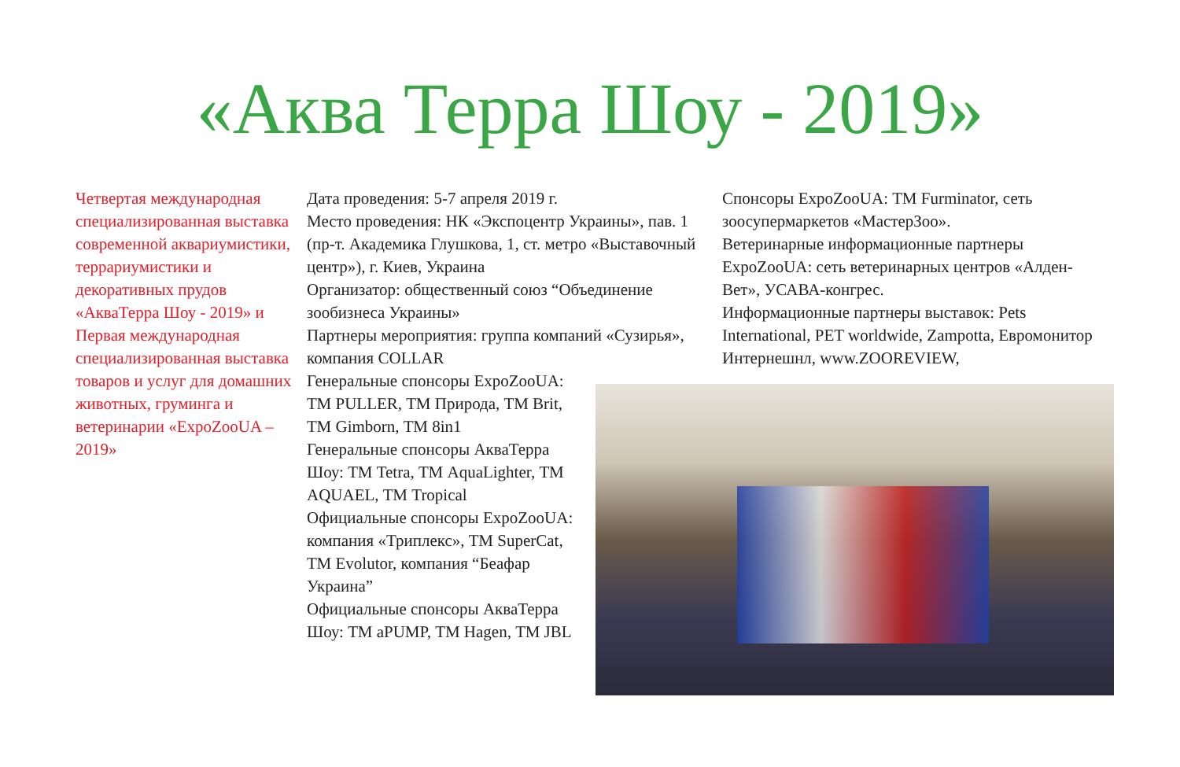«Аква Терра Шоу - 2019»
Четвертая международная специализированная выставка современной аквариумистики, террариумистики и декоративных прудов «АкваТерра Шоу - 2019» и Первая международная специализированная выставка товаров и услуг для домашних животных, груминга и ветеринарии «ExpoZooUA – 2019»
Дата проведения: 5-7 апреля 2019 г.
Место проведения: НК «Экспоцентр Украины», пав. 1 (пр-т. Академика Глушкова, 1, ст. метро «Выставочный центр»), г. Киев, Украина
Организатор: общественный союз “Объединение зообизнеса Украины»
Партнеры мероприятия: группа компаний «Сузирья», компания COLLAR
Генеральные спонсоры ExpoZooUA: ТМ PULLER, ТМ Природа, ТМ Brit, ТМ Gimborn, ТМ 8in1
Генеральные спонсоры АкваТерра Шоу: ТМ Tetra, ТМ AquaLighter, ТМ AQUAEL, ТМ Tropical
Официальные спонсоры ExpoZooUA: компания «Триплекс», ТМ SuperCat, ТМ Evolutor, компания “Беафар Украина”
Официальные спонсоры АкваТерра Шоу: ТМ aPUMP, ТМ Hagen, ТМ JBL
Спонсоры ExpoZooUA: ТМ Furminator, сеть зоосупермаркетов «МастерЗоо».
Ветеринарные информационные партнеры ExpoZooUA: сеть ветеринарных центров «Алден-Вет», УСАВА-конгрес.
Информационные партнеры выставок: Pets International, PET worldwide, Zampotta, Евромонитор Интернешнл, www.ZOOREVIEW,